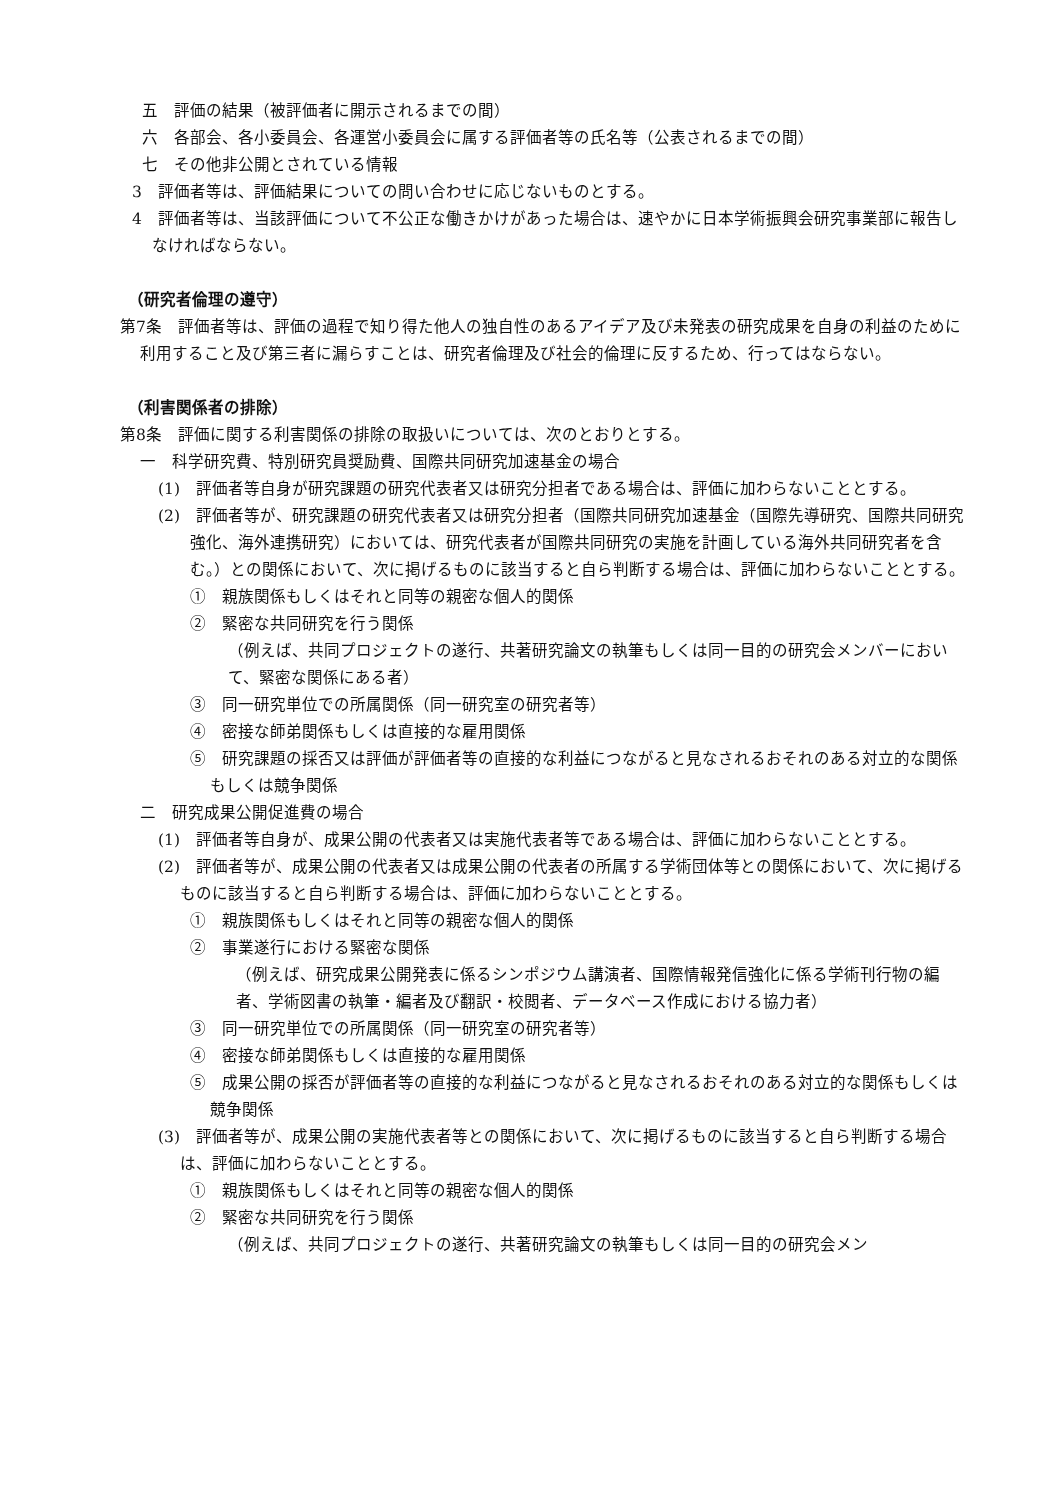五　評価の結果（被評価者に開示されるまでの間）
六　各部会、各小委員会、各運営小委員会に属する評価者等の氏名等（公表されるまでの間）
七　その他非公開とされている情報
3　評価者等は、評価結果についての問い合わせに応じないものとする。
4　評価者等は、当該評価について不公正な働きかけがあった場合は、速やかに日本学術振興会研究事業部に報告しなければならない。
（研究者倫理の遵守）
第7条　評価者等は、評価の過程で知り得た他人の独自性のあるアイデア及び未発表の研究成果を自身の利益のために利用すること及び第三者に漏らすことは、研究者倫理及び社会的倫理に反するため、行ってはならない。
（利害関係者の排除）
第8条　評価に関する利害関係の排除の取扱いについては、次のとおりとする。
一　科学研究費、特別研究員奨励費、国際共同研究加速基金の場合
(1)　評価者等自身が研究課題の研究代表者又は研究分担者である場合は、評価に加わらないこととする。
(2)　評価者等が、研究課題の研究代表者又は研究分担者（国際共同研究加速基金（国際先導研究、国際共同研究強化、海外連携研究）においては、研究代表者が国際共同研究の実施を計画している海外共同研究者を含む。）との関係において、次に掲げるものに該当すると自ら判断する場合は、評価に加わらないこととする。
①　親族関係もしくはそれと同等の親密な個人的関係
②　緊密な共同研究を行う関係
（例えば、共同プロジェクトの遂行、共著研究論文の執筆もしくは同一目的の研究会メンバーにおいて、緊密な関係にある者）
③　同一研究単位での所属関係（同一研究室の研究者等）
④　密接な師弟関係もしくは直接的な雇用関係
⑤　研究課題の採否又は評価が評価者等の直接的な利益につながると見なされるおそれのある対立的な関係もしくは競争関係
二　研究成果公開促進費の場合
(1)　評価者等自身が、成果公開の代表者又は実施代表者等である場合は、評価に加わらないこととする。
(2)　評価者等が、成果公開の代表者又は成果公開の代表者の所属する学術団体等との関係において、次に掲げるものに該当すると自ら判断する場合は、評価に加わらないこととする。
①　親族関係もしくはそれと同等の親密な個人的関係
②　事業遂行における緊密な関係
（例えば、研究成果公開発表に係るシンポジウム講演者、国際情報発信強化に係る学術刊行物の編者、学術図書の執筆・編者及び翻訳・校閲者、データベース作成における協力者）
③　同一研究単位での所属関係（同一研究室の研究者等）
④　密接な師弟関係もしくは直接的な雇用関係
⑤　成果公開の採否が評価者等の直接的な利益につながると見なされるおそれのある対立的な関係もしくは競争関係
(3)　評価者等が、成果公開の実施代表者等との関係において、次に掲げるものに該当すると自ら判断する場合は、評価に加わらないこととする。
①　親族関係もしくはそれと同等の親密な個人的関係
②　緊密な共同研究を行う関係
（例えば、共同プロジェクトの遂行、共著研究論文の執筆もしくは同一目的の研究会メン